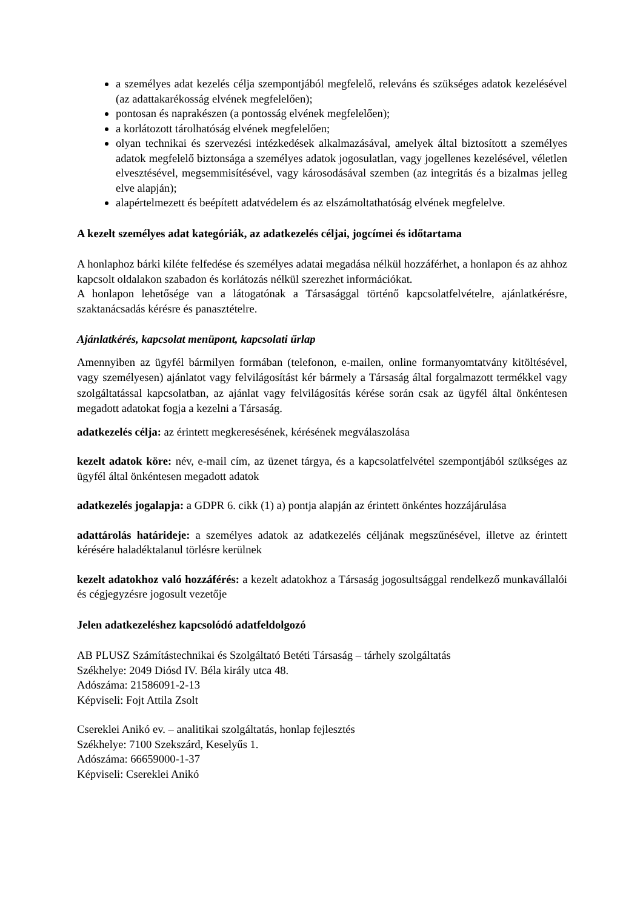a személyes adat kezelés célja szempontjából megfelelő, releváns és szükséges adatok kezelésével (az adattakarékosság elvének megfelelően);
pontosan és naprakészen (a pontosság elvének megfelelően);
a korlátozott tárolhatóság elvének megfelelően;
olyan technikai és szervezési intézkedések alkalmazásával, amelyek által biztosított a személyes adatok megfelelő biztonsága a személyes adatok jogosulatlan, vagy jogellenes kezelésével, véletlen elvesztésével, megsemmisítésével, vagy károsodásával szemben (az integritás és a bizalmas jelleg elve alapján);
alapértelmezett és beépített adatvédelem és az elszámoltathatóság elvének megfelelve.
A kezelt személyes adat kategóriák, az adatkezelés céljai, jogcímei és időtartama
A honlaphoz bárki kiléte felfedése és személyes adatai megadása nélkül hozzáférhet, a honlapon és az ahhoz kapcsolt oldalakon szabadon és korlátozás nélkül szerezhet információkat.
A honlapon lehetősége van a látogatónak a Társasággal történő kapcsolatfelvételre, ajánlatkérésre, szaktanácsadás kérésre és panasztételre.
Ajánlatkérés, kapcsolat menüpont, kapcsolati űrlap
Amennyiben az ügyfél bármilyen formában (telefonon, e-mailen, online formanyomtatvány kitöltésével, vagy személyesen) ajánlatot vagy felvilágosítást kér bármely a Társaság által forgalmazott termékkel vagy szolgáltatással kapcsolatban, az ajánlat vagy felvilágosítás kérése során csak az ügyfél által önkéntesen megadott adatokat fogja a kezelni a Társaság.
adatkezelés célja: az érintett megkeresésének, kérésének megválaszolása
kezelt adatok köre: név, e-mail cím, az üzenet tárgya, és a kapcsolatfelvétel szempontjából szükséges az ügyfél által önkéntesen megadott adatok
adatkezelés jogalapja: a GDPR 6. cikk (1) a) pontja alapján az érintett önkéntes hozzájárulása
adattárolás határideje: a személyes adatok az adatkezelés céljának megszűnésével, illetve az érintett kérésére haladéktalanul törlésre kerülnek
kezelt adatokhoz való hozzáférés: a kezelt adatokhoz a Társaság jogosultsággal rendelkező munkavállalói és cégjegyzésre jogosult vezetője
Jelen adatkezeléshez kapcsolódó adatfeldolgozó
AB PLUSZ Számítástechnikai és Szolgáltató Betéti Társaság – tárhely szolgáltatás
Székhelye: 2049 Diósd IV. Béla király utca 48.
Adószáma: 21586091-2-13
Képviseli: Fojt Attila Zsolt
Csereklei Anikó ev. – analitikai szolgáltatás, honlap fejlesztés
Székhelye: 7100 Szekszárd, Keselyűs 1.
Adószáma: 66659000-1-37
Képviseli: Csereklei Anikó